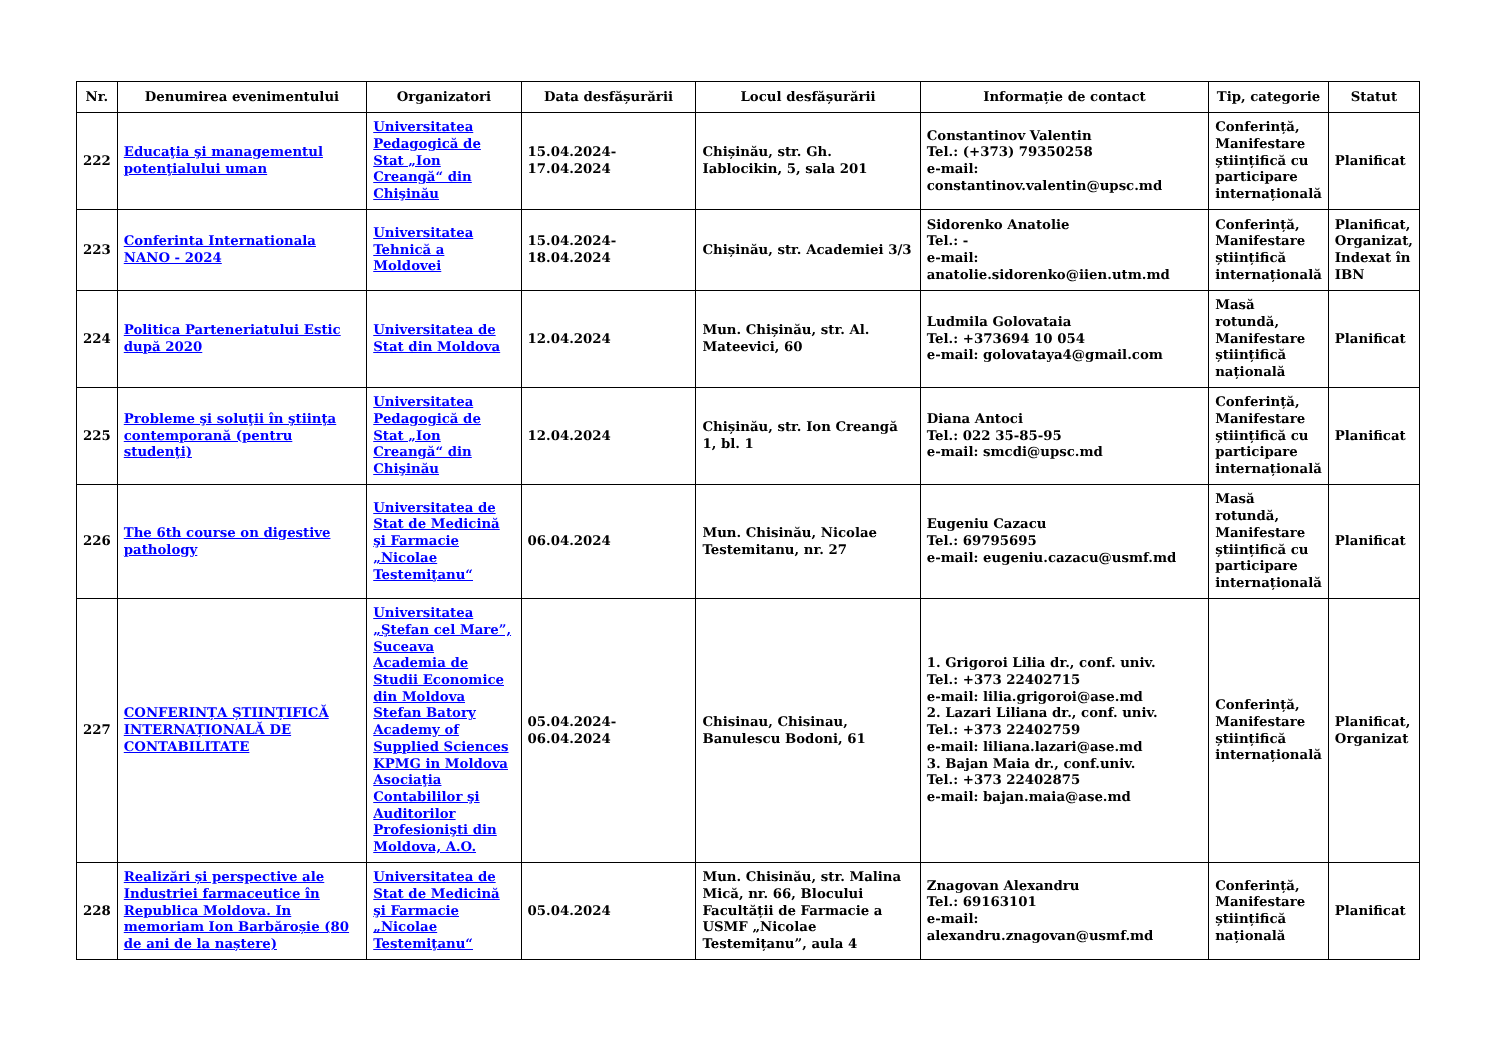| Nr. | Denumirea evenimentului | Organizatori | Data desfășurării | Locul desfășurării | Informație de contact | Tip, categorie | Statut |
| --- | --- | --- | --- | --- | --- | --- | --- |
| 222 | Educaţia şi managementul potenţialului uman | Universitatea Pedagogică de Stat „Ion Creangă“ din Chişinău | 15.04.2024-17.04.2024 | Chișinău, str. Gh. Iablocikin, 5, sala 201 | Constantinov Valentin Tel.: (+373) 79350258 e-mail: constantinov.valentin@upsc.md | Conferință, Manifestare științifică cu participare internațională | Planificat |
| 223 | Conferinta Internationala NANO - 2024 | Universitatea Tehnică a Moldovei | 15.04.2024-18.04.2024 | Chișinău, str. Academiei 3/3 | Sidorenko Anatolie Tel.: - e-mail: anatolie.sidorenko@iien.utm.md | Conferință, Manifestare științifică internațională | Planificat, Organizat, Indexat în IBN |
| 224 | Politica Parteneriatului Estic după 2020 | Universitatea de Stat din Moldova | 12.04.2024 | Mun. Chișinău, str. Al. Mateevici, 60 | Ludmila Golovataia Tel.: +373694 10 054 e-mail: golovataya4@gmail.com | Masă rotundă, Manifestare științifică națională | Planificat |
| 225 | Probleme şi soluţii în ştiinţa contemporană (pentru studenţi) | Universitatea Pedagogică de Stat „Ion Creangă“ din Chişinău | 12.04.2024 | Chișinău, str. Ion Creangă 1, bl. 1 | Diana Antoci Tel.: 022 35-85-95 e-mail: smcdi@upsc.md | Conferință, Manifestare științifică cu participare internațională | Planificat |
| 226 | The 6th course on digestive pathology | Universitatea de Stat de Medicină şi Farmacie „Nicolae Testemiţanu“ | 06.04.2024 | Mun. Chisinău, Nicolae Testemitanu, nr. 27 | Eugeniu Cazacu Tel.: 69795695 e-mail: eugeniu.cazacu@usmf.md | Masă rotundă, Manifestare științifică cu participare internațională | Planificat |
| 227 | CONFERINȚA ȘTIINȚIFICĂ INTERNAȚIONALĂ DE CONTABILITATE | Universitatea „Ştefan cel Mare”, Suceava Academia de Studii Economice din Moldova Stefan Batory Academy of Supplied Sciences KPMG in Moldova Asociaţia Contabililor şi Auditorilor Profesionişti din Moldova, A.O. | 05.04.2024-06.04.2024 | Chisinau, Chisinau, Banulescu Bodoni, 61 | 1. Grigoroi Lilia dr., conf. univ. Tel.: +373 22402715 e-mail: lilia.grigoroi@ase.md 2. Lazari Liliana dr., conf. univ. Tel.: +373 22402759 e-mail: liliana.lazari@ase.md 3. Bajan Maia dr., conf.univ. Tel.: +373 22402875 e-mail: bajan.maia@ase.md | Conferință, Manifestare științifică internațională | Planificat, Organizat |
| 228 | Realizări și perspective ale Industriei farmaceutice în Republica Moldova. In memoriam Ion Barbăroșie (80 de ani de la naștere) | Universitatea de Stat de Medicină şi Farmacie „Nicolae Testemiţanu“ | 05.04.2024 | Mun. Chisinău, str. Malina Mică, nr. 66, Blocului Facultății de Farmacie a USMF „Nicolae Testemițanu”, aula 4 | Znagovan Alexandru Tel.: 69163101 e-mail: alexandru.znagovan@usmf.md | Conferință, Manifestare științifică națională | Planificat |